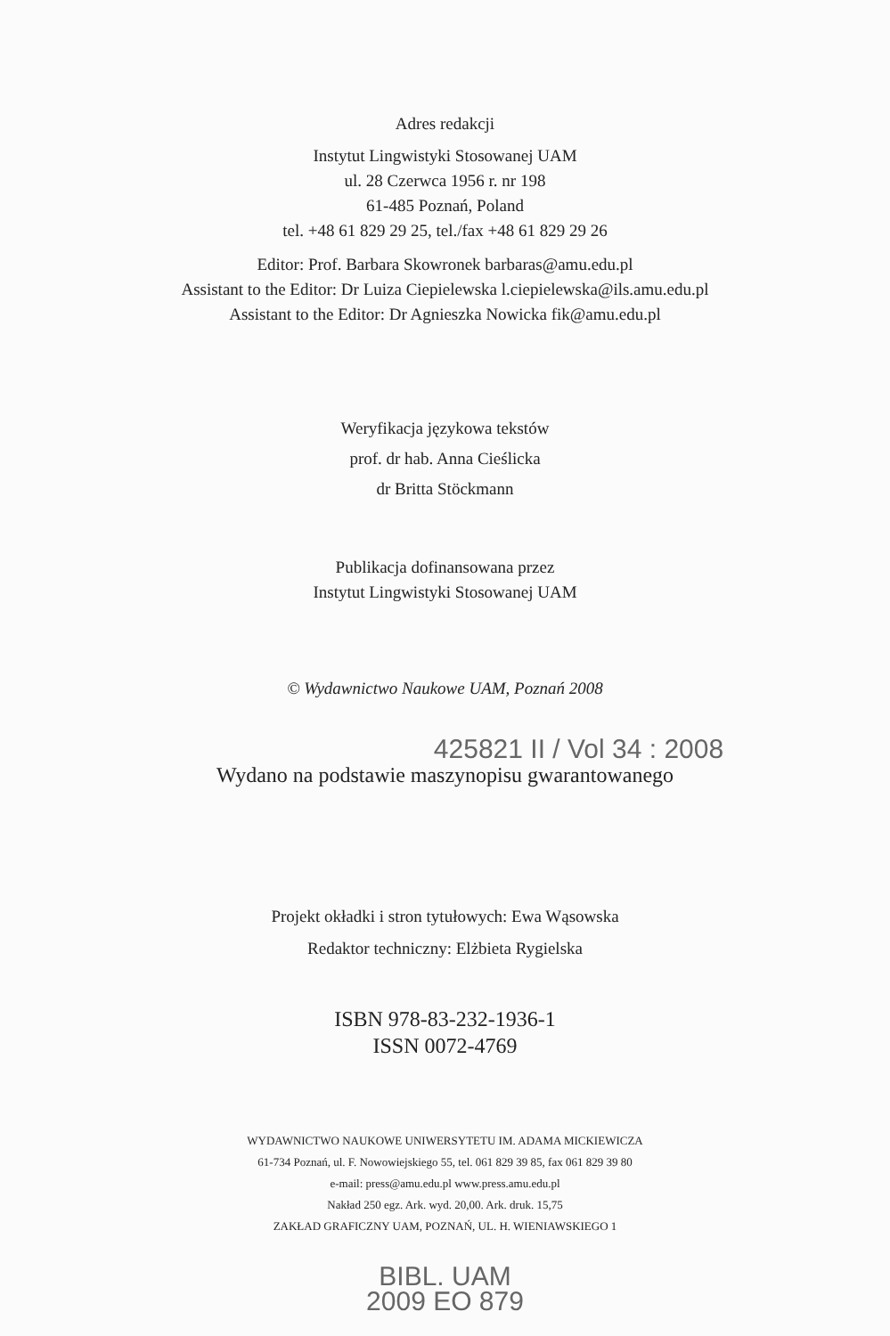Adres redakcji
Instytut Lingwistyki Stosowanej UAM
ul. 28 Czerwca 1956 r. nr 198
61-485 Poznań, Poland
tel. +48 61 829 29 25, tel./fax +48 61 829 29 26
Editor: Prof. Barbara Skowronek barbaras@amu.edu.pl
Assistant to the Editor: Dr Luiza Ciepielewska l.ciepielewska@ils.amu.edu.pl
Assistant to the Editor: Dr Agnieszka Nowicka fik@amu.edu.pl
Weryfikacja językowa tekstów
prof. dr hab. Anna Cieślicka
dr Britta Stöckmann
Publikacja dofinansowana przez
Instytut Lingwistyki Stosowanej UAM
© Wydawnictwo Naukowe UAM, Poznań 2008
425821 II / Vol 34 : 2008
Wydano na podstawie maszynopisu gwarantowanego
Projekt okładki i stron tytułowych: Ewa Wąsowska
Redaktor techniczny: Elżbieta Rygielska
ISBN 978-83-232-1936-1
ISSN 0072-4769
WYDAWNICTWO NAUKOWE UNIWERSYTETU IM. ADAMA MICKIEWICZA
61-734 Poznań, ul. F. Nowowiejskiego 55, tel. 061 829 39 85, fax 061 829 39 80
e-mail: press@amu.edu.pl www.press.amu.edu.pl
Nakład 250 egz. Ark. wyd. 20,00. Ark. druk. 15,75
ZAKŁAD GRAFICZNY UAM, POZNAŃ, UL. H. WIENIAWSKIEGO 1
BIBL. UAM
2009 EO 879